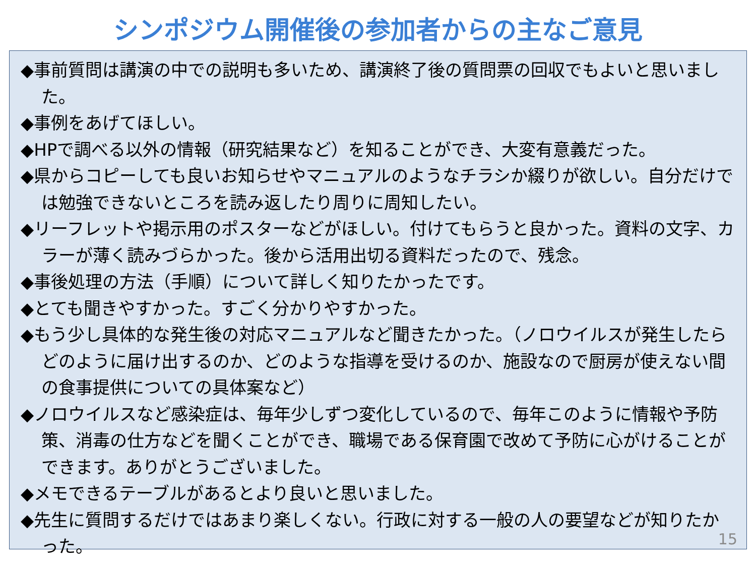シンポジウム開催後の参加者からの主なご意見
◆事前質問は講演の中での説明も多いため、講演終了後の質問票の回収でもよいと思いました。
◆事例をあげてほしい。
◆HPで調べる以外の情報（研究結果など）を知ることができ、大変有意義だった。
◆県からコピーしても良いお知らせやマニュアルのようなチラシか綴りが欲しい。自分だけでは勉強できないところを読み返したり周りに周知したい。
◆リーフレットや掲示用のポスターなどがほしい。付けてもらうと良かった。資料の文字、カラーが薄く読みづらかった。後から活用出切る資料だったので、残念。
◆事後処理の方法（手順）について詳しく知りたかったです。
◆とても聞きやすかった。すごく分かりやすかった。
◆もう少し具体的な発生後の対応マニュアルなど聞きたかった。（ノロウイルスが発生したらどのように届け出するのか、どのような指導を受けるのか、施設なので厨房が使えない間の食事提供についての具体案など）
◆ノロウイルスなど感染症は、毎年少しずつ変化しているので、毎年このように情報や予防策、消毒の仕方などを聞くことができ、職場である保育園で改めて予防に心がけることができます。ありがとうございました。
◆メモできるテーブルがあるとより良いと思いました。
◆先生に質問するだけではあまり楽しくない。行政に対する一般の人の要望などが知りたかった。
15